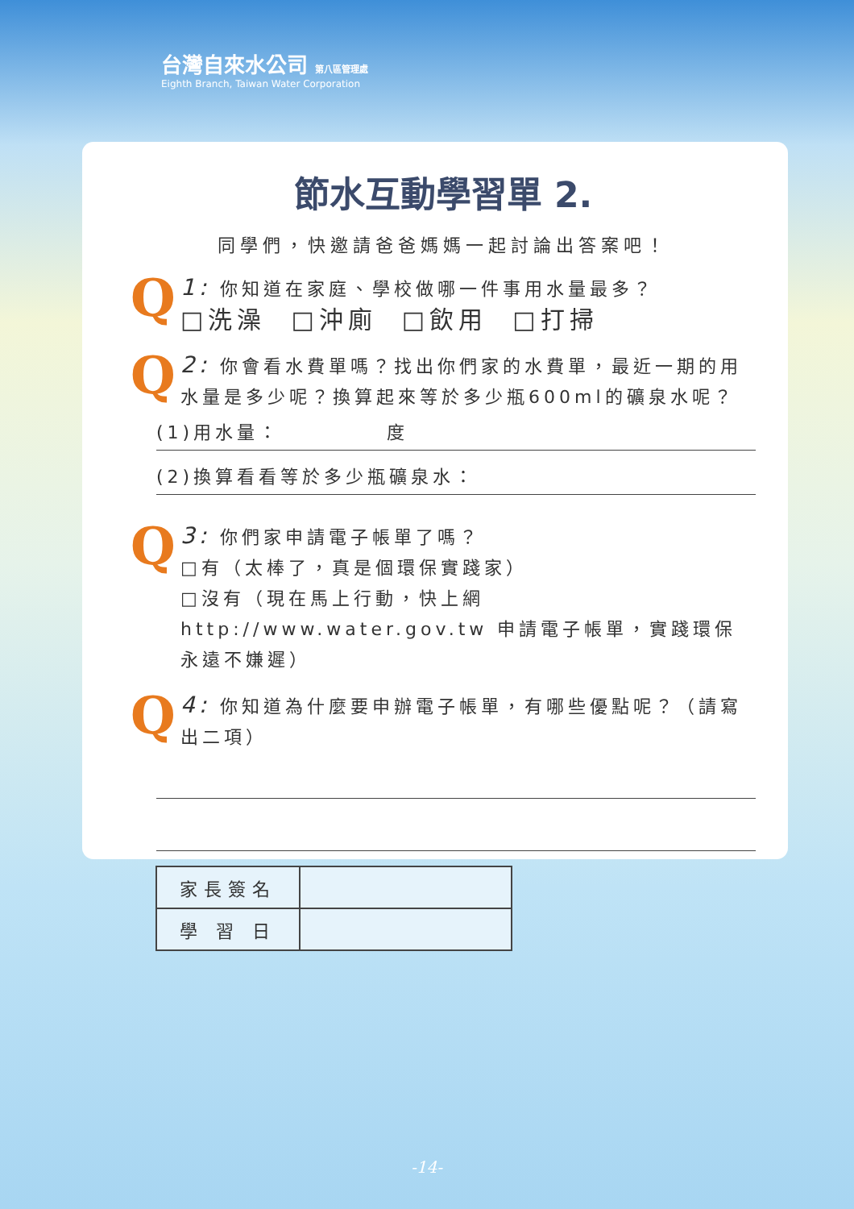台灣自來水公司 第八區管理處
Eighth Branch, Taiwan Water Corporation
節水互動學習單 2.
同學們，快邀請爸爸媽媽一起討論出答案吧！
Q
1: 你知道在家庭、學校做哪一件事用水量最多？
□洗澡 □沖廁 □飲用 □打掃
Q
2: 你會看水費單嗎？找出你們家的水費單，最近一期的用水量是多少呢？換算起來等於多少瓶600ml的礦泉水呢？
(1)用水量： 度
(2)換算看看等於多少瓶礦泉水：
Q
3: 你們家申請電子帳單了嗎？
□有（太棒了，真是個環保實踐家）
□沒有（現在馬上行動，快上網http://www.water.gov.tw 申請電子帳單，實踐環保永遠不嫌遲）
Q
4: 你知道為什麼要申辦電子帳單，有哪些優點呢？（請寫出二項）
| 家長簽名 | |
| 學 習 日 | |
-14-